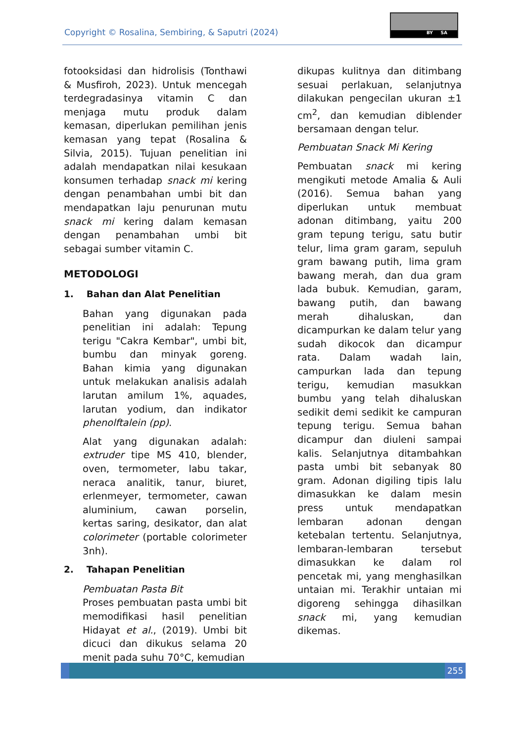Copyright © Rosalina, Sembiring, & Saputri (2024)
BY SA
fotooksidasi dan hidrolisis (Tonthawi & Musfiroh, 2023). Untuk mencegah terdegradasinya vitamin C dan menjaga mutu produk dalam kemasan, diperlukan pemilihan jenis kemasan yang tepat (Rosalina & Silvia, 2015). Tujuan penelitian ini adalah mendapatkan nilai kesukaan konsumen terhadap snack mi kering dengan penambahan umbi bit dan mendapatkan laju penurunan mutu snack mi kering dalam kemasan dengan penambahan umbi bit sebagai sumber vitamin C.
METODOLOGI
1. Bahan dan Alat Penelitian
Bahan yang digunakan pada penelitian ini adalah: Tepung terigu "Cakra Kembar", umbi bit, bumbu dan minyak goreng. Bahan kimia yang digunakan untuk melakukan analisis adalah larutan amilum 1%, aquades, larutan yodium, dan indikator phenolftalein (pp).
Alat yang digunakan adalah: extruder tipe MS 410, blender, oven, termometer, labu takar, neraca analitik, tanur, biuret, erlenmeyer, termometer, cawan aluminium, cawan porselin, kertas saring, desikator, dan alat colorimeter (portable colorimeter 3nh).
2. Tahapan Penelitian
Pembuatan Pasta Bit
Proses pembuatan pasta umbi bit memodifikasi hasil penelitian Hidayat et al., (2019). Umbi bit dicuci dan dikukus selama 20 menit pada suhu 70°C, kemudian
dikupas kulitnya dan ditimbang sesuai perlakuan, selanjutnya dilakukan pengecilan ukuran ±1 cm<sup>2</sup>, dan kemudian diblender bersamaan dengan telur.
Pembuatan Snack Mi Kering
Pembuatan snack mi kering mengikuti metode Amalia & Auli (2016). Semua bahan yang diperlukan untuk membuat adonan ditimbang, yaitu 200 gram tepung terigu, satu butir telur, lima gram garam, sepuluh gram bawang putih, lima gram bawang merah, dan dua gram lada bubuk. Kemudian, garam, bawang putih, dan bawang merah dihaluskan, dan dicampurkan ke dalam telur yang sudah dikocok dan dicampur rata. Dalam wadah lain, campurkan lada dan tepung terigu, kemudian masukkan bumbu yang telah dihaluskan sedikit demi sedikit ke campuran tepung terigu. Semua bahan dicampur dan diuleni sampai kalis. Selanjutnya ditambahkan pasta umbi bit sebanyak 80 gram. Adonan digiling tipis lalu dimasukkan ke dalam mesin press untuk mendapatkan lembaran adonan dengan ketebalan tertentu. Selanjutnya, lembaran-lembaran tersebut dimasukkan ke dalam rol pencetak mi, yang menghasilkan untaian mi. Terakhir untaian mi digoreng sehingga dihasilkan snack mi, yang kemudian dikemas.
255